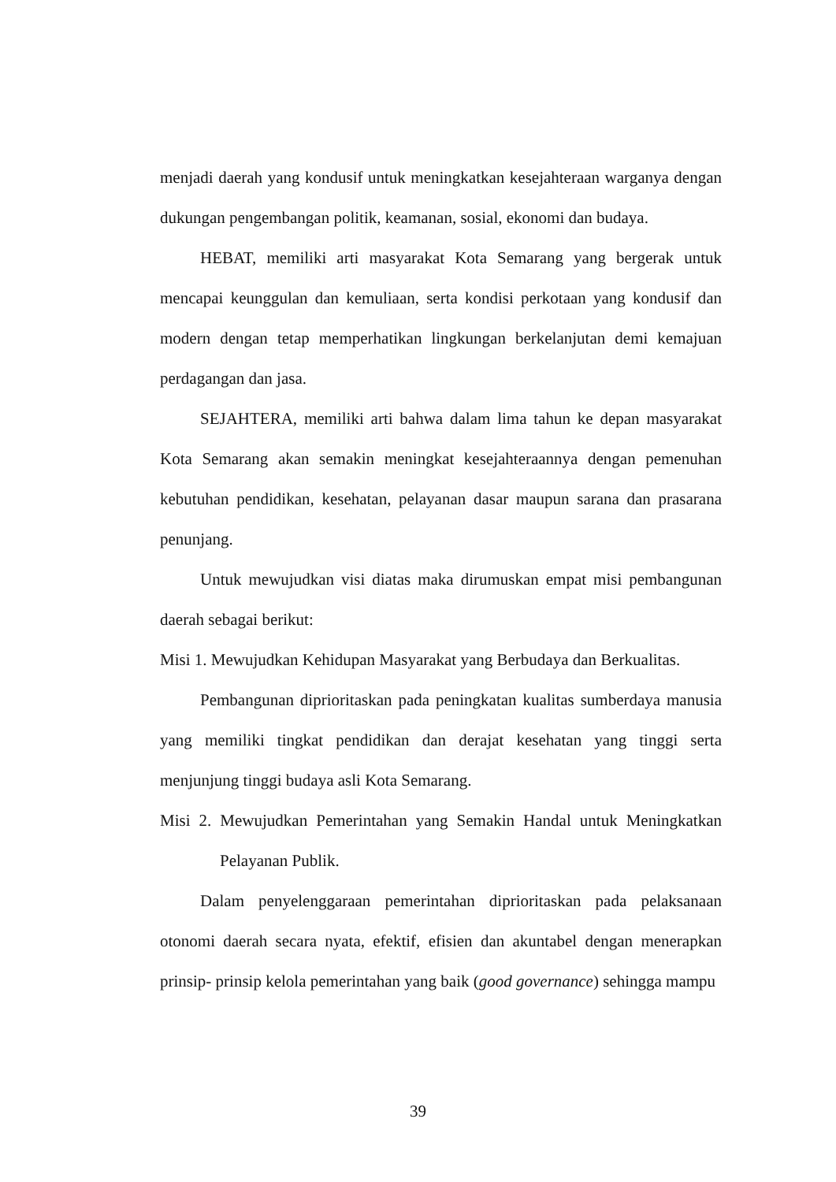menjadi daerah yang kondusif untuk meningkatkan kesejahteraan warganya dengan dukungan pengembangan politik, keamanan, sosial, ekonomi dan budaya.
HEBAT, memiliki arti masyarakat Kota Semarang yang bergerak untuk mencapai keunggulan dan kemuliaan, serta kondisi perkotaan yang kondusif dan modern dengan tetap memperhatikan lingkungan berkelanjutan demi kemajuan perdagangan dan jasa.
SEJAHTERA, memiliki arti bahwa dalam lima tahun ke depan masyarakat Kota Semarang akan semakin meningkat kesejahteraannya dengan pemenuhan kebutuhan pendidikan, kesehatan, pelayanan dasar maupun sarana dan prasarana penunjang.
Untuk mewujudkan visi diatas maka dirumuskan empat misi pembangunan daerah sebagai berikut:
Misi 1. Mewujudkan Kehidupan Masyarakat yang Berbudaya dan Berkualitas.
Pembangunan diprioritaskan pada peningkatan kualitas sumberdaya manusia yang memiliki tingkat pendidikan dan derajat kesehatan yang tinggi serta menjunjung tinggi budaya asli Kota Semarang.
Misi 2. Mewujudkan Pemerintahan yang Semakin Handal untuk Meningkatkan Pelayanan Publik.
Dalam penyelenggaraan pemerintahan diprioritaskan pada pelaksanaan otonomi daerah secara nyata, efektif, efisien dan akuntabel dengan menerapkan prinsip- prinsip kelola pemerintahan yang baik (good governance) sehingga mampu
39